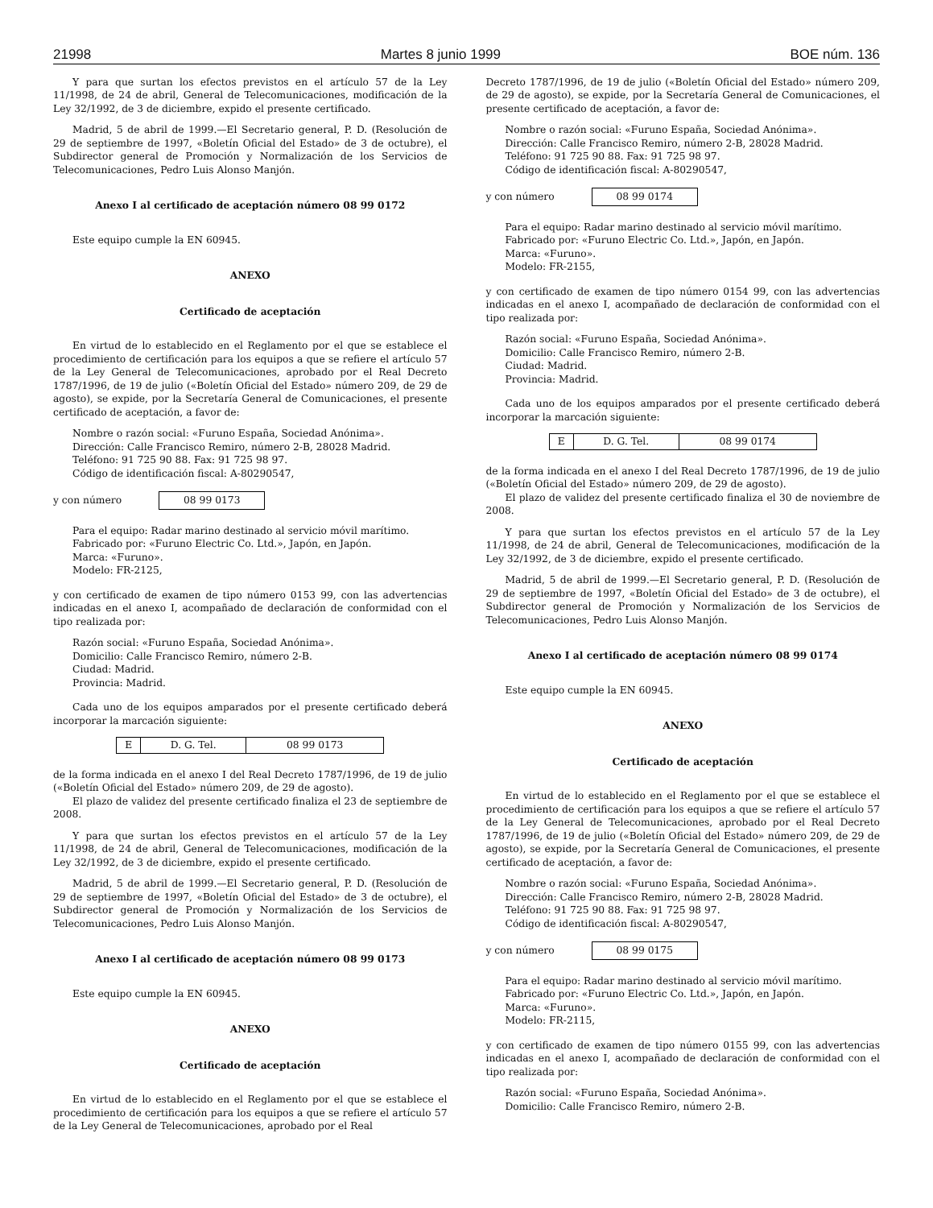21998 Martes 8 junio 1999 BOE núm. 136
Y para que surtan los efectos previstos en el artículo 57 de la Ley 11/1998, de 24 de abril, General de Telecomunicaciones, modificación de la Ley 32/1992, de 3 de diciembre, expido el presente certificado.
Madrid, 5 de abril de 1999.—El Secretario general, P. D. (Resolución de 29 de septiembre de 1997, «Boletín Oficial del Estado» de 3 de octubre), el Subdirector general de Promoción y Normalización de los Servicios de Telecomunicaciones, Pedro Luis Alonso Manjón.
Anexo I al certificado de aceptación número 08 99 0172
Este equipo cumple la EN 60945.
ANEXO
Certificado de aceptación
En virtud de lo establecido en el Reglamento por el que se establece el procedimiento de certificación para los equipos a que se refiere el artículo 57 de la Ley General de Telecomunicaciones, aprobado por el Real Decreto 1787/1996, de 19 de julio («Boletín Oficial del Estado» número 209, de 29 de agosto), se expide, por la Secretaría General de Comunicaciones, el presente certificado de aceptación, a favor de:
Nombre o razón social: «Furuno España, Sociedad Anónima».
Dirección: Calle Francisco Remiro, número 2-B, 28028 Madrid.
Teléfono: 91 725 90 88. Fax: 91 725 98 97.
Código de identificación fiscal: A-80290547,
y con número 08 99 0173
Para el equipo: Radar marino destinado al servicio móvil marítimo.
Fabricado por: «Furuno Electric Co. Ltd.», Japón, en Japón.
Marca: «Furuno».
Modelo: FR-2125,
y con certificado de examen de tipo número 0153 99, con las advertencias indicadas en el anexo I, acompañado de declaración de conformidad con el tipo realizada por:
Razón social: «Furuno España, Sociedad Anónima».
Domicilio: Calle Francisco Remiro, número 2-B.
Ciudad: Madrid.
Provincia: Madrid.
Cada uno de los equipos amparados por el presente certificado deberá incorporar la marcación siguiente:
| E | D. G. Tel. | 08 99 0173 |
de la forma indicada en el anexo I del Real Decreto 1787/1996, de 19 de julio («Boletín Oficial del Estado» número 209, de 29 de agosto).
El plazo de validez del presente certificado finaliza el 23 de septiembre de 2008.
Y para que surtan los efectos previstos en el artículo 57 de la Ley 11/1998, de 24 de abril, General de Telecomunicaciones, modificación de la Ley 32/1992, de 3 de diciembre, expido el presente certificado.
Madrid, 5 de abril de 1999.—El Secretario general, P. D. (Resolución de 29 de septiembre de 1997, «Boletín Oficial del Estado» de 3 de octubre), el Subdirector general de Promoción y Normalización de los Servicios de Telecomunicaciones, Pedro Luis Alonso Manjón.
Anexo I al certificado de aceptación número 08 99 0173
Este equipo cumple la EN 60945.
ANEXO
Certificado de aceptación
En virtud de lo establecido en el Reglamento por el que se establece el procedimiento de certificación para los equipos a que se refiere el artículo 57 de la Ley General de Telecomunicaciones, aprobado por el Real
Decreto 1787/1996, de 19 de julio («Boletín Oficial del Estado» número 209, de 29 de agosto), se expide, por la Secretaría General de Comunicaciones, el presente certificado de aceptación, a favor de:
Nombre o razón social: «Furuno España, Sociedad Anónima».
Dirección: Calle Francisco Remiro, número 2-B, 28028 Madrid.
Teléfono: 91 725 90 88. Fax: 91 725 98 97.
Código de identificación fiscal: A-80290547,
y con número 08 99 0174
Para el equipo: Radar marino destinado al servicio móvil marítimo.
Fabricado por: «Furuno Electric Co. Ltd.», Japón, en Japón.
Marca: «Furuno».
Modelo: FR-2155,
y con certificado de examen de tipo número 0154 99, con las advertencias indicadas en el anexo I, acompañado de declaración de conformidad con el tipo realizada por:
Razón social: «Furuno España, Sociedad Anónima».
Domicilio: Calle Francisco Remiro, número 2-B.
Ciudad: Madrid.
Provincia: Madrid.
Cada uno de los equipos amparados por el presente certificado deberá incorporar la marcación siguiente:
| E | D. G. Tel. | 08 99 0174 |
de la forma indicada en el anexo I del Real Decreto 1787/1996, de 19 de julio («Boletín Oficial del Estado» número 209, de 29 de agosto).
El plazo de validez del presente certificado finaliza el 30 de noviembre de 2008.
Y para que surtan los efectos previstos en el artículo 57 de la Ley 11/1998, de 24 de abril, General de Telecomunicaciones, modificación de la Ley 32/1992, de 3 de diciembre, expido el presente certificado.
Madrid, 5 de abril de 1999.—El Secretario general, P. D. (Resolución de 29 de septiembre de 1997, «Boletín Oficial del Estado» de 3 de octubre), el Subdirector general de Promoción y Normalización de los Servicios de Telecomunicaciones, Pedro Luis Alonso Manjón.
Anexo I al certificado de aceptación número 08 99 0174
Este equipo cumple la EN 60945.
ANEXO
Certificado de aceptación
En virtud de lo establecido en el Reglamento por el que se establece el procedimiento de certificación para los equipos a que se refiere el artículo 57 de la Ley General de Telecomunicaciones, aprobado por el Real Decreto 1787/1996, de 19 de julio («Boletín Oficial del Estado» número 209, de 29 de agosto), se expide, por la Secretaría General de Comunicaciones, el presente certificado de aceptación, a favor de:
Nombre o razón social: «Furuno España, Sociedad Anónima».
Dirección: Calle Francisco Remiro, número 2-B, 28028 Madrid.
Teléfono: 91 725 90 88. Fax: 91 725 98 97.
Código de identificación fiscal: A-80290547,
y con número 08 99 0175
Para el equipo: Radar marino destinado al servicio móvil marítimo.
Fabricado por: «Furuno Electric Co. Ltd.», Japón, en Japón.
Marca: «Furuno».
Modelo: FR-2115,
y con certificado de examen de tipo número 0155 99, con las advertencias indicadas en el anexo I, acompañado de declaración de conformidad con el tipo realizada por:
Razón social: «Furuno España, Sociedad Anónima».
Domicilio: Calle Francisco Remiro, número 2-B.